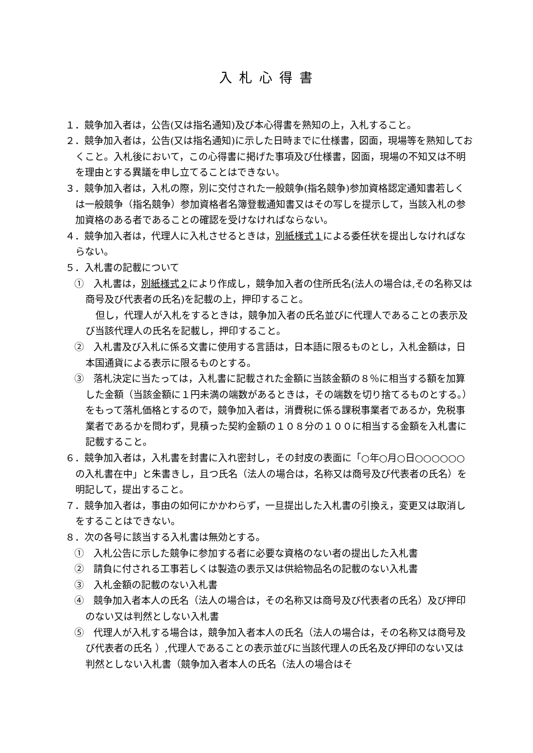入札心得書
１．競争加入者は，公告(又は指名通知)及び本心得書を熟知の上，入札すること。
２．競争加入者は，公告(又は指名通知)に示した日時までに仕様書，図面，現場等を熟知しておくこと。入札後において，この心得書に掲げた事項及び仕様書，図面，現場の不知又は不明を理由とする異議を申し立てることはできない。
３．競争加入者は，入札の際，別に交付された一般競争(指名競争)参加資格認定通知書若しくは一般競争（指名競争）参加資格者名簿登載通知書又はその写しを提示して，当該入札の参加資格のある者であることの確認を受けなければならない。
４．競争加入者は，代理人に入札させるときは，別紙様式１による委任状を提出しなければならない。
５．入札書の記載について
①　入札書は，別紙様式２により作成し，競争加入者の住所氏名(法人の場合は,その名称又は商号及び代表者の氏名)を記載の上，押印すること。
但し，代理人が入札をするときは，競争加入者の氏名並びに代理人であることの表示及び当該代理人の氏名を記載し，押印すること。
②　入札書及び入札に係る文書に使用する言語は，日本語に限るものとし，入札金額は，日本国通貨による表示に限るものとする。
③　落札決定に当たっては，入札書に記載された金額に当該金額の８％に相当する額を加算した金額（当該金額に１円未満の端数があるときは，その端数を切り捨てるものとする。）をもって落札価格とするので，競争加入者は，消費税に係る課税事業者であるか，免税事業者であるかを問わず，見積った契約金額の１０８分の１００に相当する金額を入札書に記載すること。
６．競争加入者は，入札書を封書に入れ密封し，その封皮の表面に「○年○月○日○○○○○○の入札書在中」と朱書きし，且つ氏名（法人の場合は，名称又は商号及び代表者の氏名）を明記して，提出すること。
７．競争加入者は，事由の如何にかかわらず，一旦提出した入札書の引換え，変更又は取消しをすることはできない。
８．次の各号に該当する入札書は無効とする。
①　入札公告に示した競争に参加する者に必要な資格のない者の提出した入札書
②　請負に付される工事若しくは製造の表示又は供給物品名の記載のない入札書
③　入札金額の記載のない入札書
④　競争加入者本人の氏名（法人の場合は，その名称又は商号及び代表者の氏名）及び押印のない又は判然としない入札書
⑤　代理人が入札する場合は，競争加入者本人の氏名（法人の場合は，その名称又は商号及び代表者の氏名 ）,代理人であることの表示並びに当該代理人の氏名及び押印のない又は判然としない入札書（競争加入者本人の氏名（法人の場合はそ